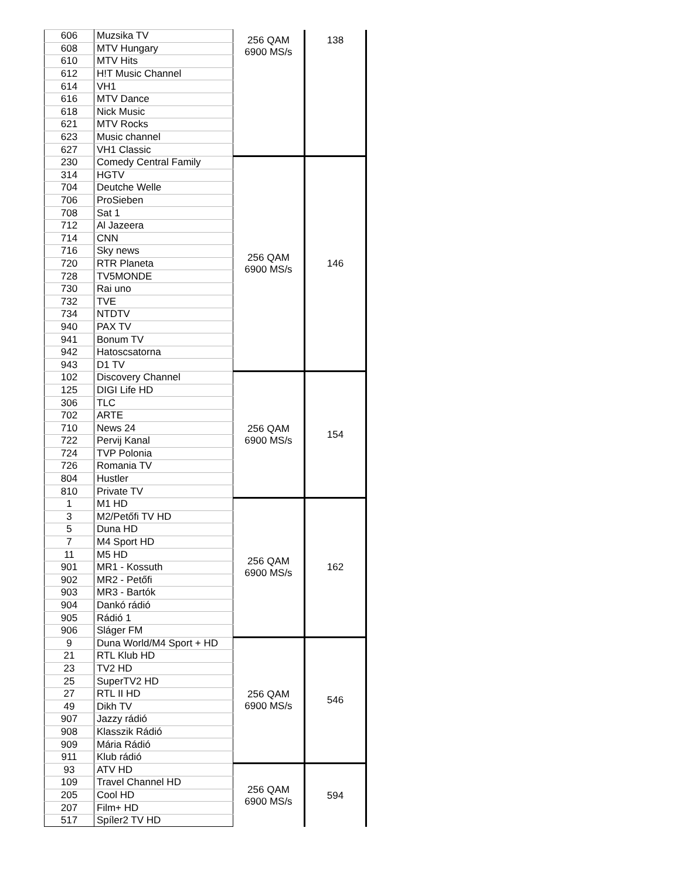| 606 | Muzsika TV | 256 QAM 6900 MS/s | 138 |
| 608 | MTV Hungary | | |
| 610 | MTV Hits | | |
| 612 | H!T Music Channel | | |
| 614 | VH1 | | |
| 616 | MTV Dance | | |
| 618 | Nick Music | | |
| 621 | MTV Rocks | | |
| 623 | Music channel | | |
| 627 | VH1 Classic | | |
| 230 | Comedy Central Family | 256 QAM 6900 MS/s | 146 |
| 314 | HGTV | | |
| 704 | Deutche Welle | | |
| 706 | ProSieben | | |
| 708 | Sat 1 | | |
| 712 | Al Jazeera | | |
| 714 | CNN | | |
| 716 | Sky news | | |
| 720 | RTR Planeta | | |
| 728 | TV5MONDE | | |
| 730 | Rai uno | | |
| 732 | TVE | | |
| 734 | NTDTV | | |
| 940 | PAX TV | | |
| 941 | Bonum TV | | |
| 942 | Hatoscsatorna | | |
| 943 | D1 TV | | |
| 102 | Discovery Channel | 256 QAM 6900 MS/s | 154 |
| 125 | DIGI Life HD | | |
| 306 | TLC | | |
| 702 | ARTE | | |
| 710 | News 24 | | |
| 722 | Pervij Kanal | | |
| 724 | TVP Polonia | | |
| 726 | Romania TV | | |
| 804 | Hustler | | |
| 810 | Private TV | | |
| 1 | M1 HD | 256 QAM 6900 MS/s | 162 |
| 3 | M2/Petőfi TV HD | | |
| 5 | Duna HD | | |
| 7 | M4 Sport HD | | |
| 11 | M5 HD | | |
| 901 | MR1 - Kossuth | | |
| 902 | MR2 - Petőfi | | |
| 903 | MR3 - Bartók | | |
| 904 | Dankó rádió | | |
| 905 | Rádió 1 | | |
| 906 | Sláger FM | | |
| 9 | Duna World/M4 Sport + HD | 256 QAM 6900 MS/s | 546 |
| 21 | RTL Klub HD | | |
| 23 | TV2 HD | | |
| 25 | SuperTV2 HD | | |
| 27 | RTL II HD | | |
| 49 | Dikh TV | | |
| 907 | Jazzy rádió | | |
| 908 | Klasszik Rádió | | |
| 909 | Mária Rádió | | |
| 911 | Klub rádió | | |
| 93 | ATV HD | 256 QAM 6900 MS/s | 594 |
| 109 | Travel Channel HD | | |
| 205 | Cool HD | | |
| 207 | Film+ HD | | |
| 517 | Spíler2 TV HD | | |